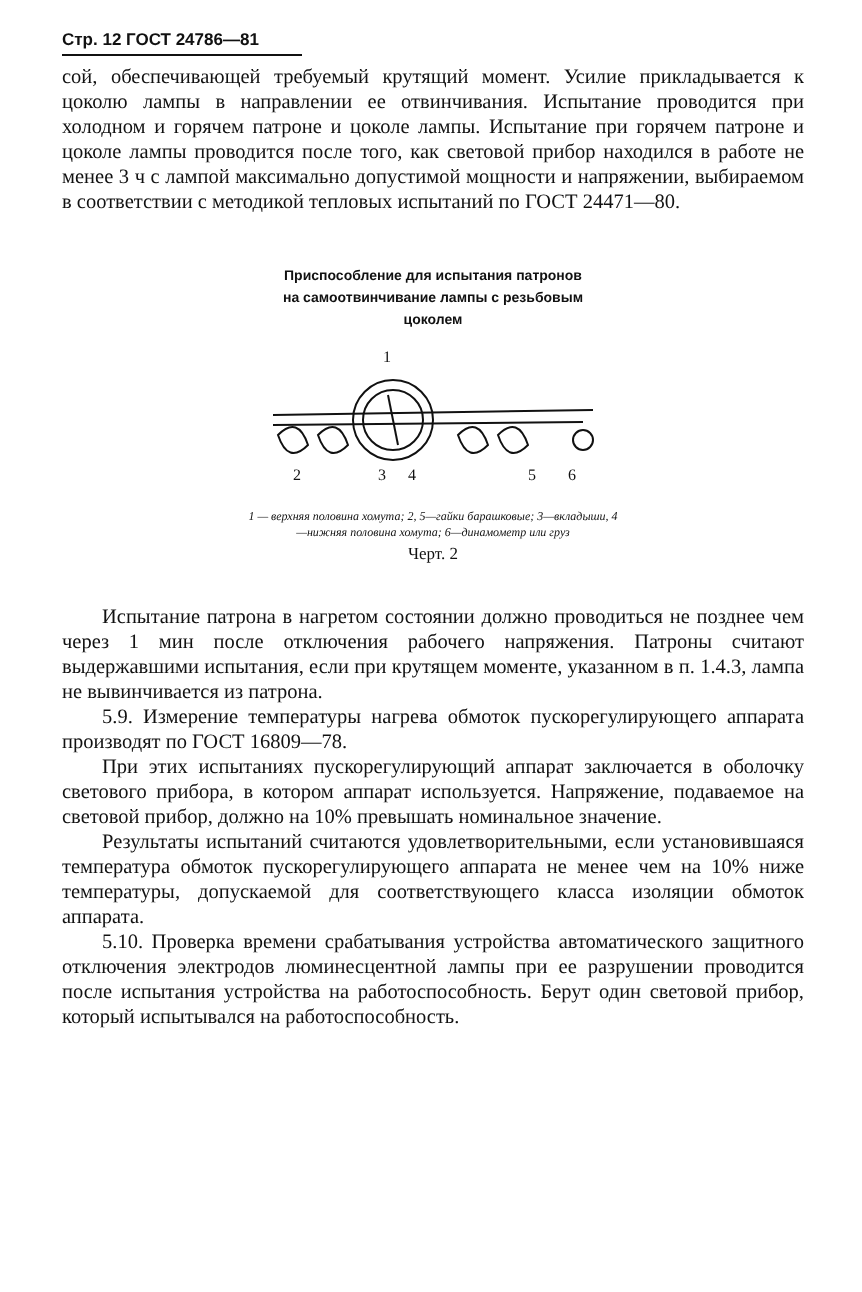Стр. 12 ГОСТ 24786—81
сой, обеспечивающей требуемый крутящий момент. Усилие прикладывается к цоколю лампы в направлении ее отвинчивания. Испытание проводится при холодном и горячем патроне и цоколе лампы. Испытание при горячем патроне и цоколе лампы проводится после того, как световой прибор находился в работе не менее 3 ч с лампой максимально допустимой мощности и напряжении, выбираемом в соответствии с методикой тепловых испытаний по ГОСТ 24471—80.
Приспособление для испытания патронов
на самоотвинчивание лампы с резьбовым
цоколем
1
2
3
4
5
6
1 — верхняя половина хомута; 2, 5—гайки барашковые; 3—вкладыши, 4—нижняя половина хомута; 6—динамометр или груз
Черт. 2
Испытание патрона в нагретом состоянии должно проводиться не позднее чем через 1 мин после отключения рабочего напряжения. Патроны считают выдержавшими испытания, если при крутящем моменте, указанном в п. 1.4.3, лампа не вывинчивается из патрона.
5.9. Измерение температуры нагрева обмоток пускорегулирующего аппарата производят по ГОСТ 16809—78.
При этих испытаниях пускорегулирующий аппарат заключается в оболочку светового прибора, в котором аппарат используется. Напряжение, подаваемое на световой прибор, должно на 10% превышать номинальное значение.
Результаты испытаний считаются удовлетворительными, если установившаяся температура обмоток пускорегулирующего аппарата не менее чем на 10% ниже температуры, допускаемой для соответствующего класса изоляции обмоток аппарата.
5.10. Проверка времени срабатывания устройства автоматического защитного отключения электродов люминесцентной лампы при ее разрушении проводится после испытания устройства на работоспособность. Берут один световой прибор, который испытывался на работоспособность.